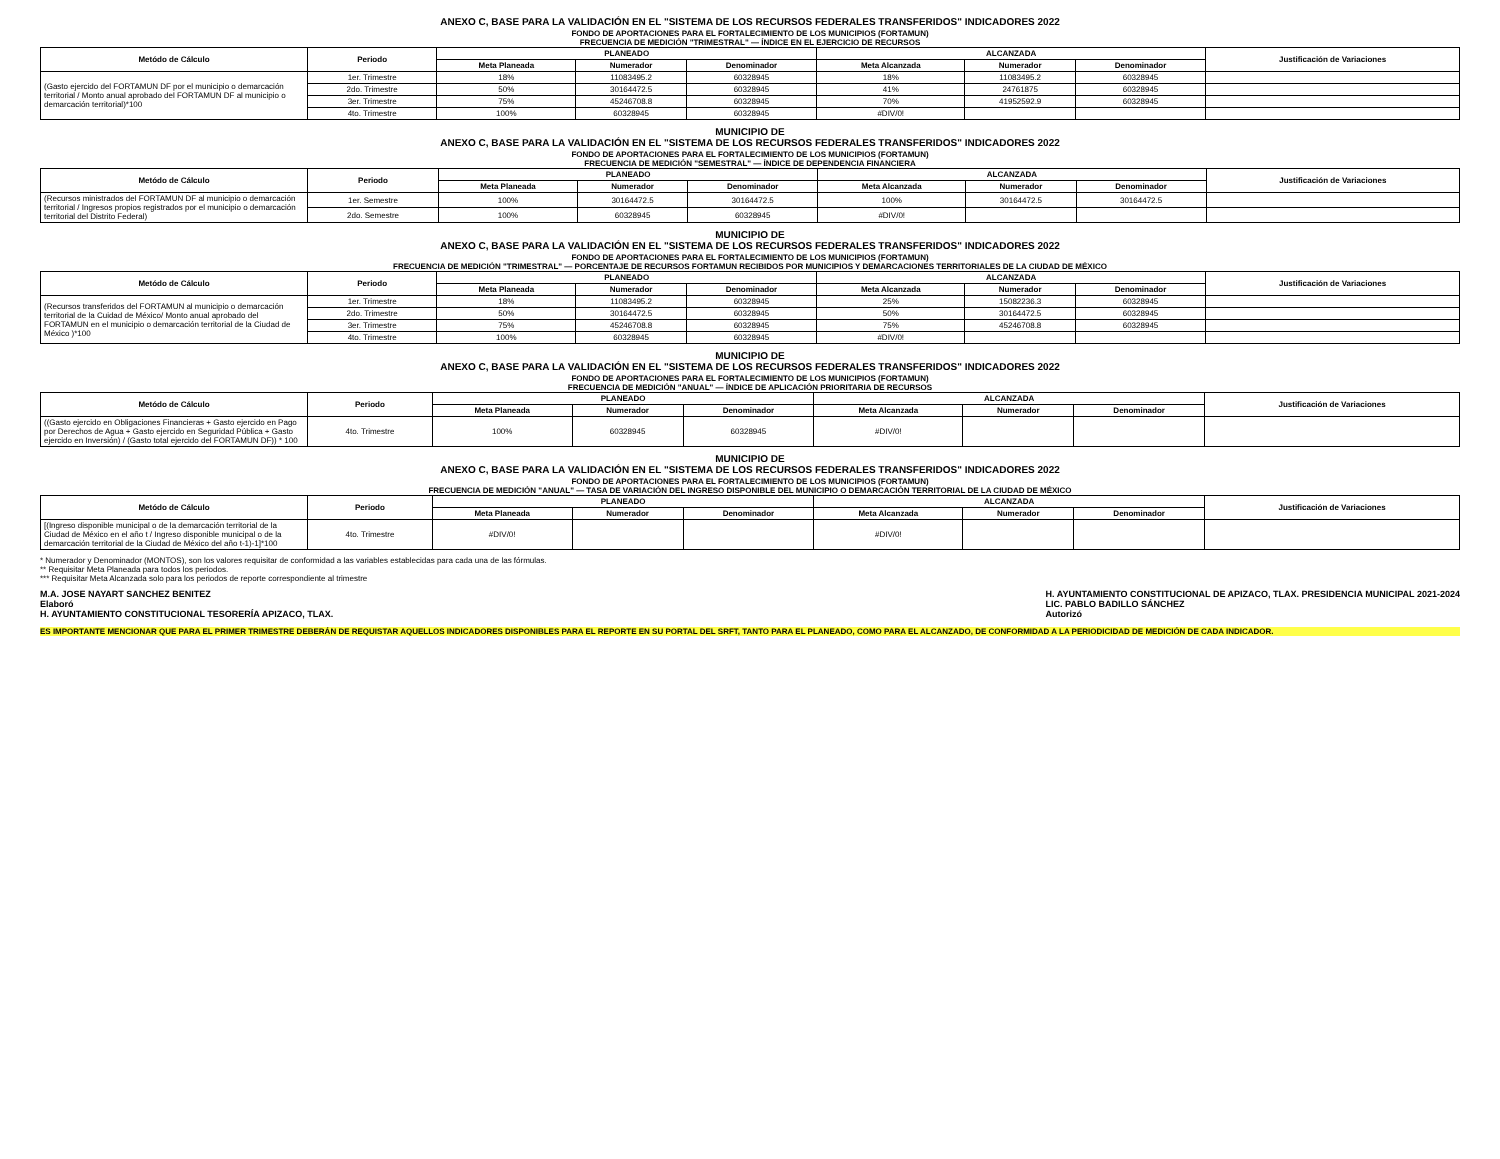ANEXO C, BASE PARA LA VALIDACIÓN EN EL "SISTEMA DE LOS RECURSOS FEDERALES TRANSFERIDOS" INDICADORES 2022
FONDO DE APORTACIONES PARA EL FORTALECIMIENTO DE LOS MUNICIPIOS (FORTAMUN)
FRECUENCIA DE MEDICIÓN "TRIMESTRAL" — ÍNDICE EN EL EJERCICIO DE RECURSOS
| Metódo de Cálculo | Periodo | PLANEADO | | | ALCANZADA | | | Justificación de Variaciones |
| --- | --- | --- | --- | --- | --- | --- | --- | --- |
| | | Meta Planeada | Numerador | Denominador | Meta Alcanzada | Numerador | Denominador | |
| (Gasto ejercido del FORTAMUN DF por el municipio o demarcación territorial / Monto anual aprobado del FORTAMUN DF al municipio o demarcación territorial)*100 | 1er. Trimestre | 18% | 11083495.2 | 60328945 | 18% | 11083495.2 | 60328945 | |
| | 2do. Trimestre | 50% | 30164472.5 | 60328945 | 41% | 24761875 | 60328945 | |
| | 3er. Trimestre | 75% | 45246708.8 | 60328945 | 70% | 41952592.9 | 60328945 | |
| | 4to. Trimestre | 100% | 60328945 | 60328945 | #DIV/0! | | | |
MUNICIPIO DE
ANEXO C, BASE PARA LA VALIDACIÓN EN EL "SISTEMA DE LOS RECURSOS FEDERALES TRANSFERIDOS" INDICADORES 2022
FONDO DE APORTACIONES PARA EL FORTALECIMIENTO DE LOS MUNICIPIOS (FORTAMUN)
FRECUENCIA DE MEDICIÓN "SEMESTRAL" — ÍNDICE DE DEPENDENCIA FINANCIERA
| Metódo de Cálculo | Periodo | PLANEADO | | | ALCANZADA | | | Justificación de Variaciones |
| --- | --- | --- | --- | --- | --- | --- | --- | --- |
| | | Meta Planeada | Numerador | Denominador | Meta Alcanzada | Numerador | Denominador | |
| (Recursos ministrados del FORTAMUN DF al municipio o demarcación territorial / Ingresos propios registrados por el municipio o demarcación territorial del Distrito Federal) | 1er. Semestre | 100% | 30164472.5 | 30164472.5 | 100% | 30164472.5 | 30164472.5 | |
| | 2do. Semestre | 100% | 60328945 | 60328945 | #DIV/0! | | | |
MUNICIPIO DE
ANEXO C, BASE PARA LA VALIDACIÓN EN EL "SISTEMA DE LOS RECURSOS FEDERALES TRANSFERIDOS" INDICADORES 2022
FONDO DE APORTACIONES PARA EL FORTALECIMIENTO DE LOS MUNICIPIOS (FORTAMUN)
FRECUENCIA DE MEDICIÓN "TRIMESTRAL" — PORCENTAJE DE RECURSOS FORTAMUN RECIBIDOS POR MUNICIPIOS Y DEMARCACIONES TERRITORIALES DE LA CIUDAD DE MÉXICO
| Metódo de Cálculo | Periodo | PLANEADO | | | ALCANZADA | | | Justificación de Variaciones |
| --- | --- | --- | --- | --- | --- | --- | --- | --- |
| | | Meta Planeada | Numerador | Denominador | Meta Alcanzada | Numerador | Denominador | |
| (Recursos transferidos del FORTAMUN al municipio o demarcación territorial de la Cuidad de México/ Monto anual aprobado del FORTAMUN en el municipio o demarcación territorial de la Ciudad de México )*100 | 1er. Trimestre | 18% | 11083495.2 | 60328945 | 25% | 15082236.3 | 60328945 | |
| | 2do. Trimestre | 50% | 30164472.5 | 60328945 | 50% | 30164472.5 | 60328945 | |
| | 3er. Trimestre | 75% | 45246708.8 | 60328945 | 75% | 45246708.8 | 60328945 | |
| | 4to. Trimestre | 100% | 60328945 | 60328945 | #DIV/0! | | | |
MUNICIPIO DE
ANEXO C, BASE PARA LA VALIDACIÓN EN EL "SISTEMA DE LOS RECURSOS FEDERALES TRANSFERIDOS" INDICADORES 2022
FONDO DE APORTACIONES PARA EL FORTALECIMIENTO DE LOS MUNICIPIOS (FORTAMUN)
FRECUENCIA DE MEDICIÓN "ANUAL" — ÍNDICE DE APLICACIÓN PRIORITARIA DE RECURSOS
| Metódo de Cálculo | Periodo | PLANEADO | | | ALCANZADA | | | Justificación de Variaciones |
| --- | --- | --- | --- | --- | --- | --- | --- | --- |
| | | Meta Planeada | Numerador | Denominador | Meta Alcanzada | Numerador | Denominador | |
| ((Gasto ejercido en Obligaciones Financieras + Gasto ejercido en Pago por Derechos de Agua + Gasto ejercido en Seguridad Pública + Gasto ejercido en Inversión) / (Gasto total ejercido del FORTAMUN DF)) * 100 | 4to. Trimestre | 100% | 60328945 | 60328945 | #DIV/0! | | | |
MUNICIPIO DE
ANEXO C, BASE PARA LA VALIDACIÓN EN EL "SISTEMA DE LOS RECURSOS FEDERALES TRANSFERIDOS" INDICADORES 2022
FONDO DE APORTACIONES PARA EL FORTALECIMIENTO DE LOS MUNICIPIOS (FORTAMUN)
FRECUENCIA DE MEDICIÓN "ANUAL" — TASA DE VARIACIÓN DEL INGRESO DISPONIBLE DEL MUNICIPIO O DEMARCACIÓN TERRITORIAL DE LA CIUDAD DE MÉXICO
| Metódo de Cálculo | Periodo | PLANEADO | | | ALCANZADA | | | Justificación de Variaciones |
| --- | --- | --- | --- | --- | --- | --- | --- | --- |
| | | Meta Planeada | Numerador | Denominador | Meta Alcanzada | Numerador | Denominador | |
| [(Ingreso disponible municipal o de la demarcación territorial de la Ciudad de México en el año t / Ingreso disponible municipal o de la demarcación territorial de la Ciudad de México del año t-1)-1]*100 | 4to. Trimestre | #DIV/0! | | | #DIV/0! | | | |
* Numerador y Denominador (MONTOS), son los valores requisitar de conformidad a las variables establecidas para cada una de las fórmulas.
** Requisitar Meta Planeada para todos los periodos.
*** Requisitar Meta Alcanzada solo para los periodos de reporte correspondiente al trimestre
M.A. JOSE NAYART SANCHEZ BENITEZ
Elaboró
H. AYUNTAMIENTO CONSTITUCIONAL TESORERÍA APIZACO, TLAX.
H. AYUNTAMIENTO CONSTITUCIONAL DE APIZACO, TLAX. PRESIDENCIA MUNICIPAL 2021-2024
LIC. PABLO BADILLO SÁNCHEZ
Autorizó
ES IMPORTANTE MENCIONAR QUE PARA EL PRIMER TRIMESTRE DEBERÁN DE REQUISTAR AQUELLOS INDICADORES DISPONIBLES PARA EL REPORTE EN SU PORTAL DEL SRFT, TANTO PARA EL PLANEADO, COMO PARA EL ALCANZADO, DE CONFORMIDAD A LA PERIODICIDAD DE MEDICIÓN DE CADA INDICADOR.